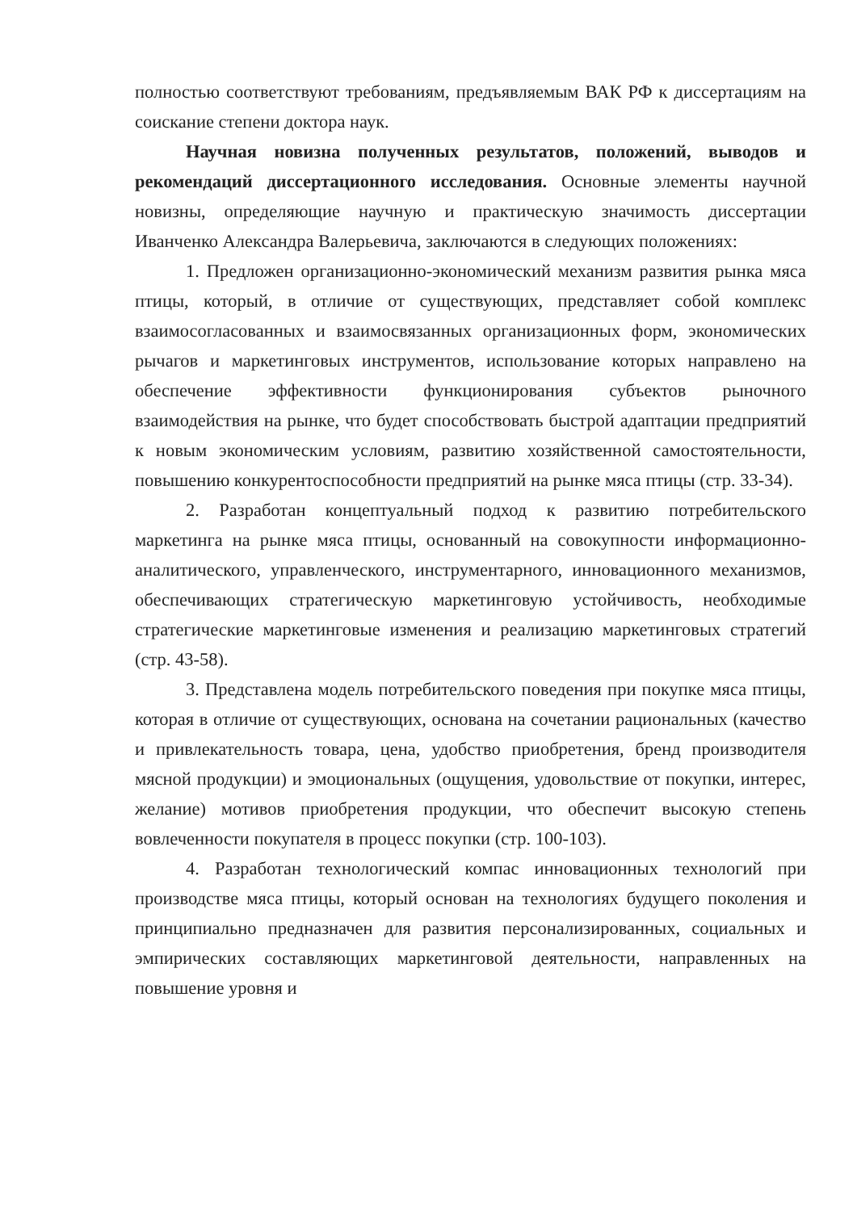полностью соответствуют требованиям, предъявляемым ВАК РФ к диссертациям на соискание степени доктора наук.
Научная новизна полученных результатов, положений, выводов и рекомендаций диссертационного исследования. Основные элементы научной новизны, определяющие научную и практическую значимость диссертации Иванченко Александра Валерьевича, заключаются в следующих положениях:
1. Предложен организационно-экономический механизм развития рынка мяса птицы, который, в отличие от существующих, представляет собой комплекс взаимосогласованных и взаимосвязанных организационных форм, экономических рычагов и маркетинговых инструментов, использование которых направлено на обеспечение эффективности функционирования субъектов рыночного взаимодействия на рынке, что будет способствовать быстрой адаптации предприятий к новым экономическим условиям, развитию хозяйственной самостоятельности, повышению конкурентоспособности предприятий на рынке мяса птицы (стр. 33-34).
2. Разработан концептуальный подход к развитию потребительского маркетинга на рынке мяса птицы, основанный на совокупности информационно-аналитического, управленческого, инструментарного, инновационного механизмов, обеспечивающих стратегическую маркетинговую устойчивость, необходимые стратегические маркетинговые изменения и реализацию маркетинговых стратегий (стр. 43-58).
3. Представлена модель потребительского поведения при покупке мяса птицы, которая в отличие от существующих, основана на сочетании рациональных (качество и привлекательность товара, цена, удобство приобретения, бренд производителя мясной продукции) и эмоциональных (ощущения, удовольствие от покупки, интерес, желание) мотивов приобретения продукции, что обеспечит высокую степень вовлеченности покупателя в процесс покупки (стр. 100-103).
4. Разработан технологический компас инновационных технологий при производстве мяса птицы, который основан на технологиях будущего поколения и принципиально предназначен для развития персонализированных, социальных и эмпирических составляющих маркетинговой деятельности, направленных на повышение уровня и